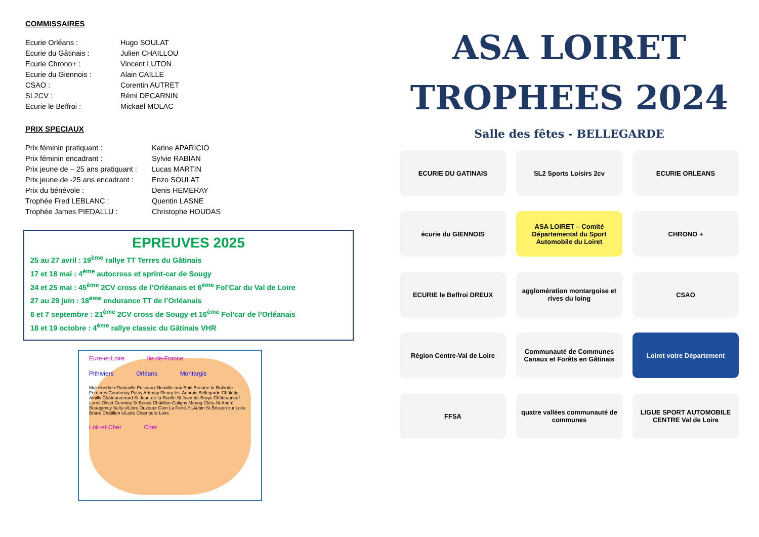COMMISSAIRES
| Ecurie Orléans : | Hugo SOULAT |
| Ecurie du Gâtinais : | Julien CHAILLOU |
| Ecurie Chrono+ : | Vincent LUTON |
| Ecurie du Giennois : | Alain CAILLE |
| CSAO : | Corentin AUTRET |
| SL2CV : | Rémi DECARNIN |
| Ecurie le Beffroi : | Mickaël MOLAC |
PRIX SPECIAUX
| Prix féminin pratiquant : | Karine APARICIO |
| Prix féminin encadrant : | Sylvie RABIAN |
| Prix jeune de – 25 ans pratiquant : | Lucas MARTIN |
| Prix jeune de -25 ans encadrant : | Enzo SOULAT |
| Prix du bénévole : | Denis HEMERAY |
| Trophée Fred LEBLANC : | Quentin LASNE |
| Trophée James PIEDALLU : | Christophe HOUDAS |
EPREUVES 2025
25 au 27 avril : 19<sup>ème</sup> rallye TT Terres du Gâtinais
17 et 18 mai : 4<sup>ème</sup> autocross et sprint-car de Sougy
24 et 25 mai : 45<sup>ème</sup> 2CV cross de l’Orléanais et 6<sup>ème</sup> Fol’Car du Val de Loire
27 au 29 juin : 18<sup>ème</sup> endurance TT de l’Orléanais
6 et 7 septembre : 21<sup>ème</sup> 2CV cross de Sougy et 16<sup>ème</sup> Fol’car de l’Orléanais
18 et 19 octobre : 4<sup>ème</sup> rallye classic du Gâtinais VHR
Eure-et-Loire Ile-de-France
Pithiviers Orléans Montargis
Malesherbes Outarville Puiseaux Neuville-aux-Bois Beaune-la-Rolande Ferrières Courtenay Patay Artenay Fleury-les-Aubrais Bellegarde Châlette Amilly Châteaurenard St.Jean-de-la-Ruelle St.Jean-de-Braye Châteauneuf Lorris Olivet Germiny St.Benoit Châtillon-Coligny Meung Cléry-St.André Beaugency Sully-s/Loire Ouzouer Gien La Ferté-St.Aubin St.Brisson sur Loire Briare Châtillon s/Loire Chambord Loire
Loir-et-Cher Cher
ASA LOIRET
TROPHEES 2024
Salle des fêtes - BELLEGARDE
ECURIE DU GATINAIS
SL2 Sports Loisirs 2cv
ECURIE ORLEANS
écurie du GIENNOIS
ASA LOIRET – Comité Départemental du Sport Automobile du Loiret
CHRONO +
ECURIE le Beffroi DREUX
agglomération montargoise et rives du loing
CSAO
Région Centre-Val de Loire
Communauté de Communes Canaux et Forêts en Gâtinais
Loiret votre Département
FFSA
quatre vallées communauté de communes
LIGUE SPORT AUTOMOBILE CENTRE Val de Loire